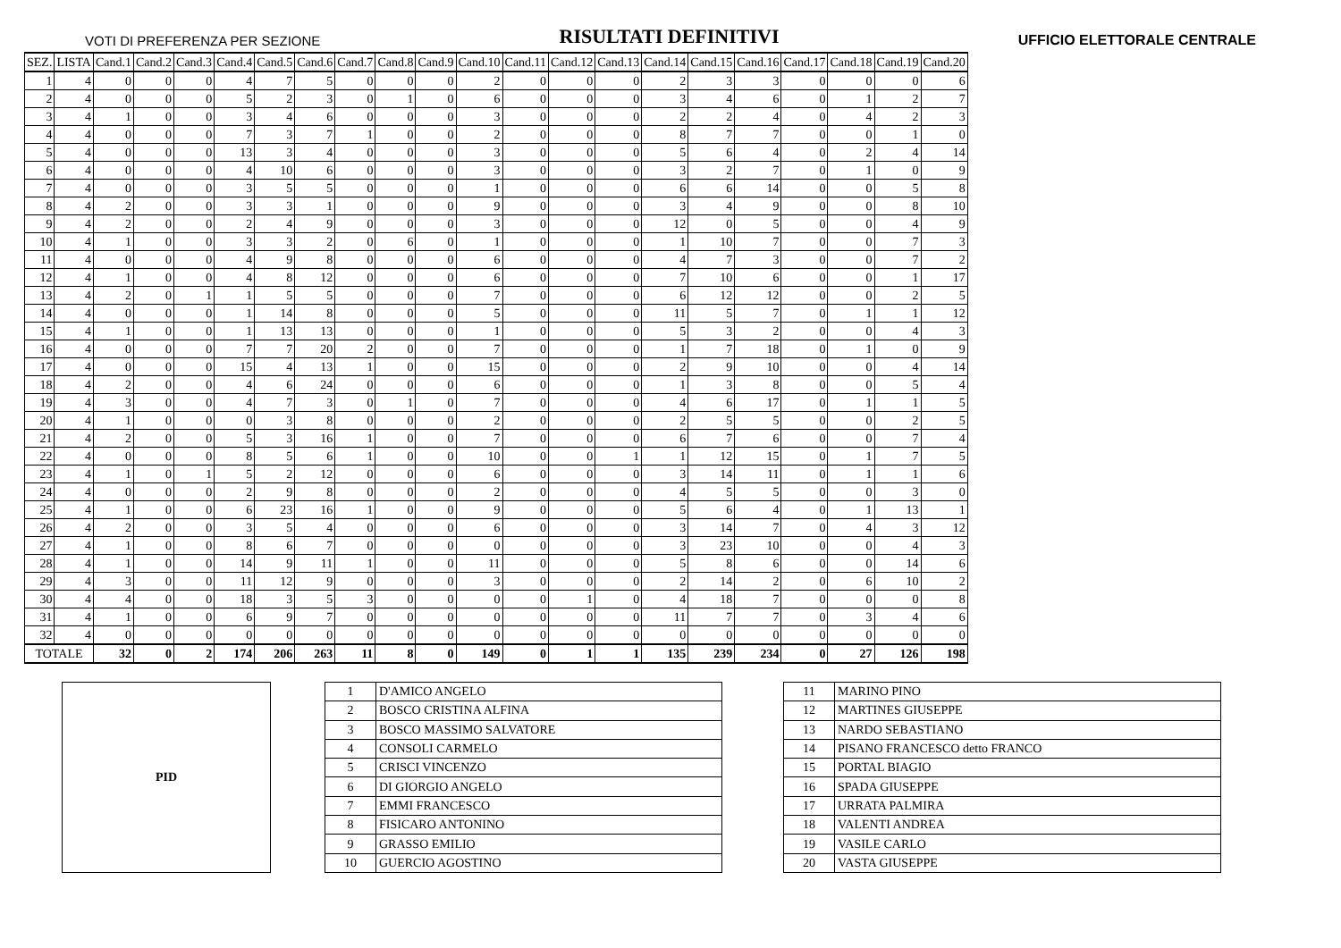VOTI DI PREFERENZA PER SEZIONE RISULTATI DEFINITIVI UFFICIO ELETTORALE CENTRALE
| SEZ. | LISTA | Cand.1 | Cand.2 | Cand.3 | Cand.4 | Cand.5 | Cand.6 | Cand.7 | Cand.8 | Cand.9 | Cand.10 | Cand.11 | Cand.12 | Cand.13 | Cand.14 | Cand.15 | Cand.16 | Cand.17 | Cand.18 | Cand.19 | Cand.20 |
| --- | --- | --- | --- | --- | --- | --- | --- | --- | --- | --- | --- | --- | --- | --- | --- | --- | --- | --- | --- | --- | --- |
| 1 | 4 | 0 | 0 | 0 | 4 | 7 | 5 | 0 | 0 | 0 | 2 | 0 | 0 | 0 | 2 | 3 | 3 | 0 | 0 | 0 | 6 |
| 2 | 4 | 0 | 0 | 0 | 5 | 2 | 3 | 0 | 1 | 0 | 6 | 0 | 0 | 0 | 3 | 4 | 6 | 0 | 1 | 2 | 7 |
| 3 | 4 | 1 | 0 | 0 | 3 | 4 | 6 | 0 | 0 | 0 | 3 | 0 | 0 | 0 | 2 | 2 | 4 | 0 | 4 | 2 | 3 |
| 4 | 4 | 0 | 0 | 0 | 7 | 3 | 7 | 1 | 0 | 0 | 2 | 0 | 0 | 0 | 8 | 7 | 7 | 0 | 0 | 1 | 0 |
| 5 | 4 | 0 | 0 | 0 | 13 | 3 | 4 | 0 | 0 | 0 | 3 | 0 | 0 | 0 | 5 | 6 | 4 | 0 | 2 | 4 | 14 |
| 6 | 4 | 0 | 0 | 0 | 4 | 10 | 6 | 0 | 0 | 0 | 3 | 0 | 0 | 0 | 3 | 2 | 7 | 0 | 1 | 0 | 9 |
| 7 | 4 | 0 | 0 | 0 | 3 | 5 | 5 | 0 | 0 | 0 | 1 | 0 | 0 | 0 | 6 | 6 | 14 | 0 | 0 | 5 | 8 |
| 8 | 4 | 2 | 0 | 0 | 3 | 3 | 1 | 0 | 0 | 0 | 9 | 0 | 0 | 0 | 3 | 4 | 9 | 0 | 0 | 8 | 10 |
| 9 | 4 | 2 | 0 | 0 | 2 | 4 | 9 | 0 | 0 | 0 | 3 | 0 | 0 | 0 | 12 | 0 | 5 | 0 | 0 | 4 | 9 |
| 10 | 4 | 1 | 0 | 0 | 3 | 3 | 2 | 0 | 6 | 0 | 1 | 0 | 0 | 0 | 1 | 10 | 7 | 0 | 0 | 7 | 3 |
| 11 | 4 | 0 | 0 | 0 | 4 | 9 | 8 | 0 | 0 | 0 | 6 | 0 | 0 | 0 | 4 | 7 | 3 | 0 | 0 | 7 | 2 |
| 12 | 4 | 1 | 0 | 0 | 4 | 8 | 12 | 0 | 0 | 0 | 6 | 0 | 0 | 0 | 7 | 10 | 6 | 0 | 0 | 1 | 17 |
| 13 | 4 | 2 | 0 | 1 | 1 | 5 | 5 | 0 | 0 | 0 | 7 | 0 | 0 | 0 | 6 | 12 | 12 | 0 | 0 | 2 | 5 |
| 14 | 4 | 0 | 0 | 0 | 1 | 14 | 8 | 0 | 0 | 0 | 5 | 0 | 0 | 0 | 11 | 5 | 7 | 0 | 1 | 1 | 12 |
| 15 | 4 | 1 | 0 | 0 | 1 | 13 | 13 | 0 | 0 | 0 | 1 | 0 | 0 | 0 | 5 | 3 | 2 | 0 | 0 | 4 | 3 |
| 16 | 4 | 0 | 0 | 0 | 7 | 7 | 20 | 2 | 0 | 0 | 7 | 0 | 0 | 0 | 1 | 7 | 18 | 0 | 1 | 0 | 9 |
| 17 | 4 | 0 | 0 | 0 | 15 | 4 | 13 | 1 | 0 | 0 | 15 | 0 | 0 | 0 | 2 | 9 | 10 | 0 | 0 | 4 | 14 |
| 18 | 4 | 2 | 0 | 0 | 4 | 6 | 24 | 0 | 0 | 0 | 6 | 0 | 0 | 0 | 1 | 3 | 8 | 0 | 0 | 5 | 4 |
| 19 | 4 | 3 | 0 | 0 | 4 | 7 | 3 | 0 | 1 | 0 | 7 | 0 | 0 | 0 | 4 | 6 | 17 | 0 | 1 | 1 | 5 |
| 20 | 4 | 1 | 0 | 0 | 0 | 3 | 8 | 0 | 0 | 0 | 2 | 0 | 0 | 0 | 2 | 5 | 5 | 0 | 0 | 2 | 5 |
| 21 | 4 | 2 | 0 | 0 | 5 | 3 | 16 | 1 | 0 | 0 | 7 | 0 | 0 | 0 | 6 | 7 | 6 | 0 | 0 | 7 | 4 |
| 22 | 4 | 0 | 0 | 0 | 8 | 5 | 6 | 1 | 0 | 0 | 10 | 0 | 0 | 1 | 1 | 12 | 15 | 0 | 1 | 7 | 5 |
| 23 | 4 | 1 | 0 | 1 | 5 | 2 | 12 | 0 | 0 | 0 | 6 | 0 | 0 | 0 | 3 | 14 | 11 | 0 | 1 | 1 | 6 |
| 24 | 4 | 0 | 0 | 0 | 2 | 9 | 8 | 0 | 0 | 0 | 2 | 0 | 0 | 0 | 4 | 5 | 5 | 0 | 0 | 3 | 0 |
| 25 | 4 | 1 | 0 | 0 | 6 | 23 | 16 | 1 | 0 | 0 | 9 | 0 | 0 | 0 | 5 | 6 | 4 | 0 | 1 | 13 | 1 |
| 26 | 4 | 2 | 0 | 0 | 3 | 5 | 4 | 0 | 0 | 0 | 6 | 0 | 0 | 0 | 3 | 14 | 7 | 0 | 4 | 3 | 12 |
| 27 | 4 | 1 | 0 | 0 | 8 | 6 | 7 | 0 | 0 | 0 | 0 | 0 | 0 | 0 | 3 | 23 | 10 | 0 | 0 | 4 | 3 |
| 28 | 4 | 1 | 0 | 0 | 14 | 9 | 11 | 1 | 0 | 0 | 11 | 0 | 0 | 0 | 5 | 8 | 6 | 0 | 0 | 14 | 6 |
| 29 | 4 | 3 | 0 | 0 | 11 | 12 | 9 | 0 | 0 | 0 | 3 | 0 | 0 | 0 | 2 | 14 | 2 | 0 | 6 | 10 | 2 |
| 30 | 4 | 4 | 0 | 0 | 18 | 3 | 5 | 3 | 0 | 0 | 0 | 0 | 1 | 0 | 4 | 18 | 7 | 0 | 0 | 0 | 8 |
| 31 | 4 | 1 | 0 | 0 | 6 | 9 | 7 | 0 | 0 | 0 | 0 | 0 | 0 | 0 | 11 | 7 | 7 | 0 | 3 | 4 | 6 |
| 32 | 4 | 0 | 0 | 0 | 0 | 0 | 0 | 0 | 0 | 0 | 0 | 0 | 0 | 0 | 0 | 0 | 0 | 0 | 0 | 0 | 0 |
| TOTALE | | 32 | 0 | 2 | 174 | 206 | 263 | 11 | 8 | 0 | 149 | 0 | 1 | 1 | 135 | 239 | 234 | 0 | 27 | 126 | 198 |
PID
| 1 | D'AMICO ANGELO |
| 2 | BOSCO CRISTINA ALFINA |
| 3 | BOSCO MASSIMO SALVATORE |
| 4 | CONSOLI CARMELO |
| 5 | CRISCI VINCENZO |
| 6 | DI GIORGIO ANGELO |
| 7 | EMMI FRANCESCO |
| 8 | FISICARO ANTONINO |
| 9 | GRASSO EMILIO |
| 10 | GUERCIO AGOSTINO |
| 11 | MARINO PINO |
| 12 | MARTINES GIUSEPPE |
| 13 | NARDO SEBASTIANO |
| 14 | PISANO FRANCESCO detto FRANCO |
| 15 | PORTAL BIAGIO |
| 16 | SPADA GIUSEPPE |
| 17 | URRATA PALMIRA |
| 18 | VALENTI ANDREA |
| 19 | VASILE CARLO |
| 20 | VASTA GIUSEPPE |